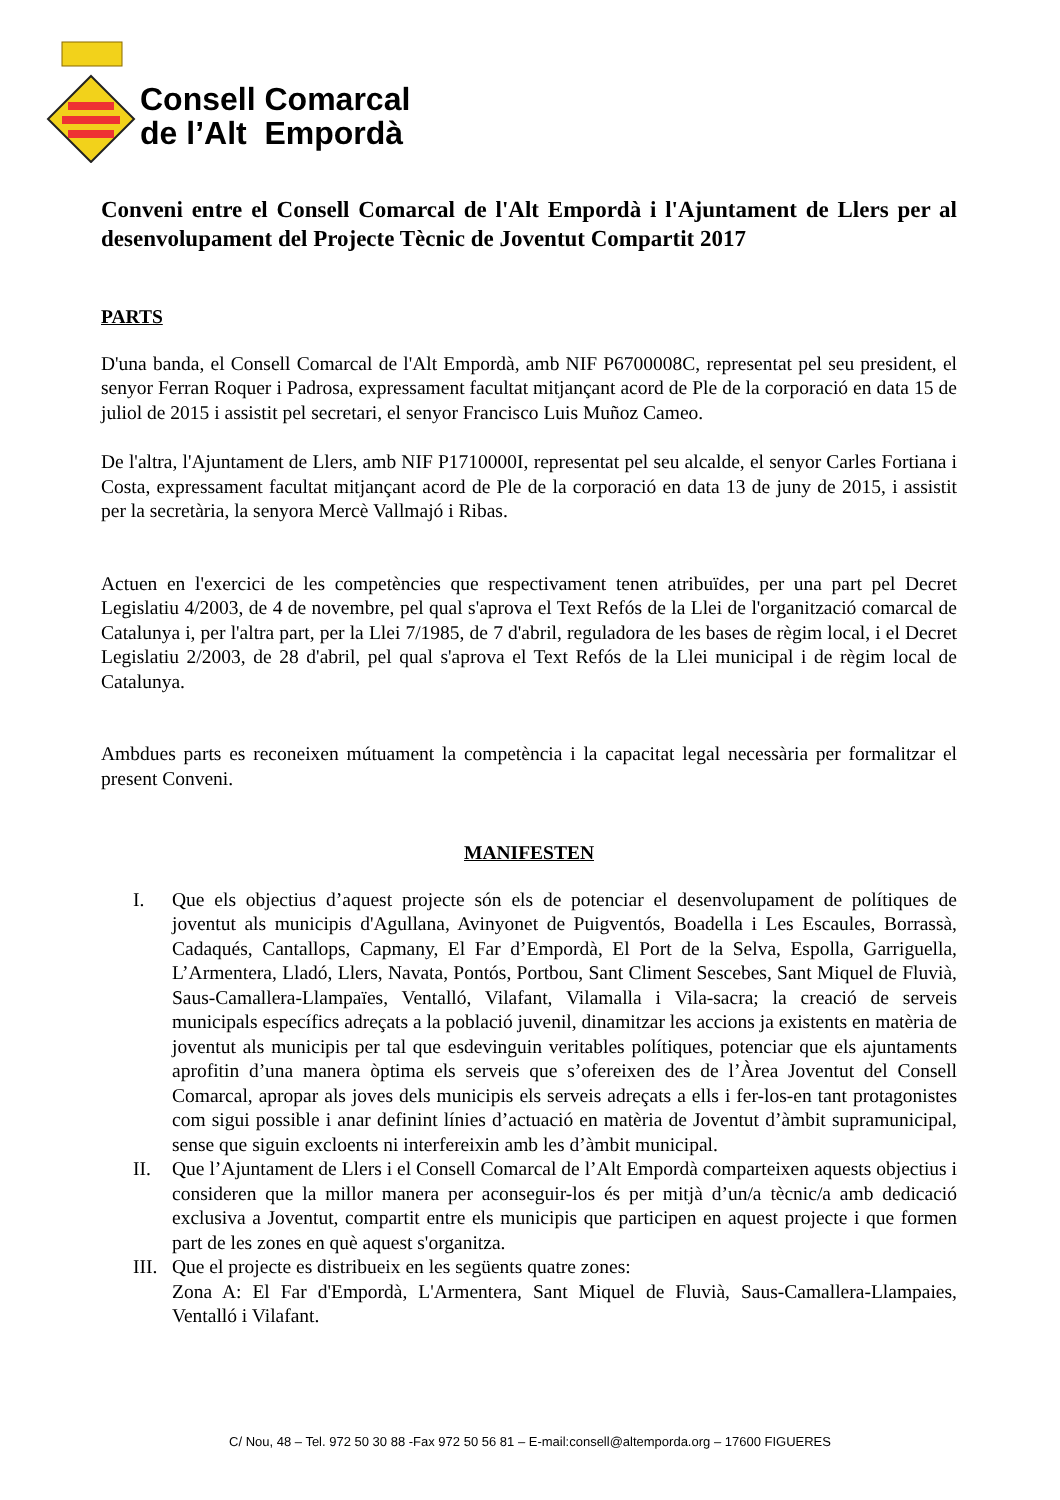Consell Comarcal
de l’Alt Empordà
Conveni entre el Consell Comarcal de l'Alt Empordà i l'Ajuntament de Llers per al desenvolupament del Projecte Tècnic de Joventut Compartit 2017
PARTS
D'una banda, el Consell Comarcal de l'Alt Empordà, amb NIF P6700008C, representat pel seu president, el senyor Ferran Roquer i Padrosa, expressament facultat mitjançant acord de Ple de la corporació en data 15 de juliol de 2015 i assistit pel secretari, el senyor Francisco Luis Muñoz Cameo.
De l'altra, l'Ajuntament de Llers, amb NIF P1710000I, representat pel seu alcalde, el senyor Carles Fortiana i Costa, expressament facultat mitjançant acord de Ple de la corporació en data 13 de juny de 2015, i assistit per la secretària, la senyora Mercè Vallmajó i Ribas.
Actuen en l'exercici de les competències que respectivament tenen atribuïdes, per una part pel Decret Legislatiu 4/2003, de 4 de novembre, pel qual s'aprova el Text Refós de la Llei de l'organització comarcal de Catalunya i, per l'altra part, per la Llei 7/1985, de 7 d'abril, reguladora de les bases de règim local, i el Decret Legislatiu 2/2003, de 28 d'abril, pel qual s'aprova el Text Refós de la Llei municipal i de règim local de Catalunya.
Ambdues parts es reconeixen mútuament la competència i la capacitat legal necessària per formalitzar el present Conveni.
MANIFESTEN
I. Que els objectius d’aquest projecte són els de potenciar el desenvolupament de polítiques de joventut als municipis d'Agullana, Avinyonet de Puigventós, Boadella i Les Escaules, Borrassà, Cadaqués, Cantallops, Capmany, El Far d’Empordà, El Port de la Selva, Espolla, Garriguella, L’Armentera, Lladó, Llers, Navata, Pontós, Portbou, Sant Climent Sescebes, Sant Miquel de Fluvià, Saus-Camallera-Llampaïes, Ventalló, Vilafant, Vilamalla i Vila-sacra; la creació de serveis municipals específics adreçats a la població juvenil, dinamitzar les accions ja existents en matèria de joventut als municipis per tal que esdevinguin veritables polítiques, potenciar que els ajuntaments aprofitin d’una manera òptima els serveis que s’ofereixen des de l’Àrea Joventut del Consell Comarcal, apropar als joves dels municipis els serveis adreçats a ells i fer-los-en tant protagonistes com sigui possible i anar definint línies d’actuació en matèria de Joventut d’àmbit supramunicipal, sense que siguin excloents ni interfereixin amb les d’àmbit municipal.
II. Que l’Ajuntament de Llers i el Consell Comarcal de l’Alt Empordà comparteixen aquests objectius i consideren que la millor manera per aconseguir-los és per mitjà d’un/a tècnic/a amb dedicació exclusiva a Joventut, compartit entre els municipis que participen en aquest projecte i que formen part de les zones en què aquest s'organitza.
III. Que el projecte es distribueix en les següents quatre zones:
Zona A: El Far d'Empordà, L'Armentera, Sant Miquel de Fluvià, Saus-Camallera-Llampaies, Ventalló i Vilafant.
C/ Nou, 48 – Tel. 972 50 30 88 -Fax 972 50 56 81 – E-mail:consell@altemporda.org – 17600 FIGUERES